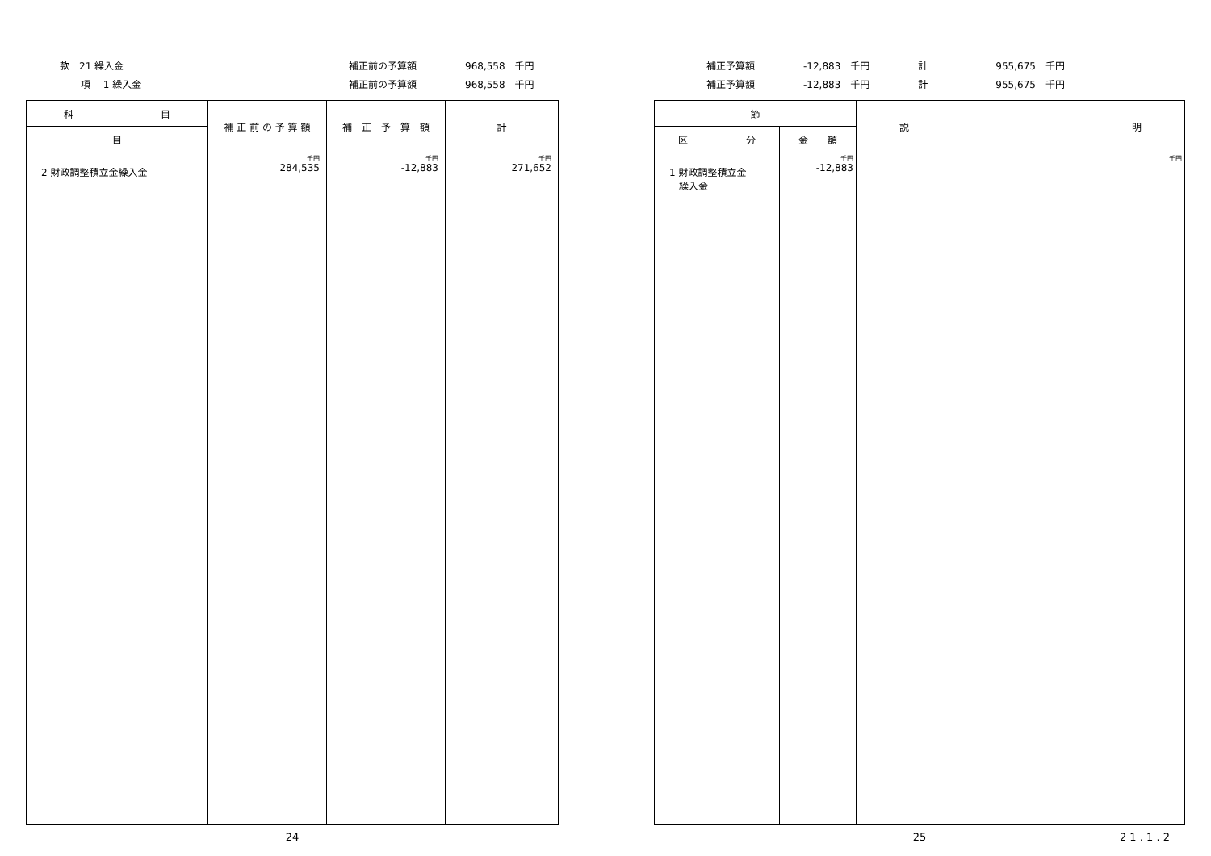款　21 繰入金
項　 1 繰入金
補正前の予算額　　　　　968,558　千円
補正前の予算額　　　　　968,558　千円
| 科 目 | 補 正 前 の 予 算 額 | 補 正 予 算 額 | 計 |
| --- | --- | --- | --- |
| 目 | | | |
| 2 財政調整積立金繰入金 | 千円 284,535 | 千円 -12,883 | 千円 271,652 |
24
補正予算額　　　　　-12,883　千円　　　　　計　　　　　　　955,675　千円
補正予算額　　　　　-12,883　千円　　　　　計　　　　　　　955,675　千円
| 節 | | 説 明 |
| --- | --- | --- |
| 区 分 | 金 額 | |
| 1 財政調整積立金 繰入金 | 千円 -12,883 | 千円 |
25 2 1 . 1 . 2